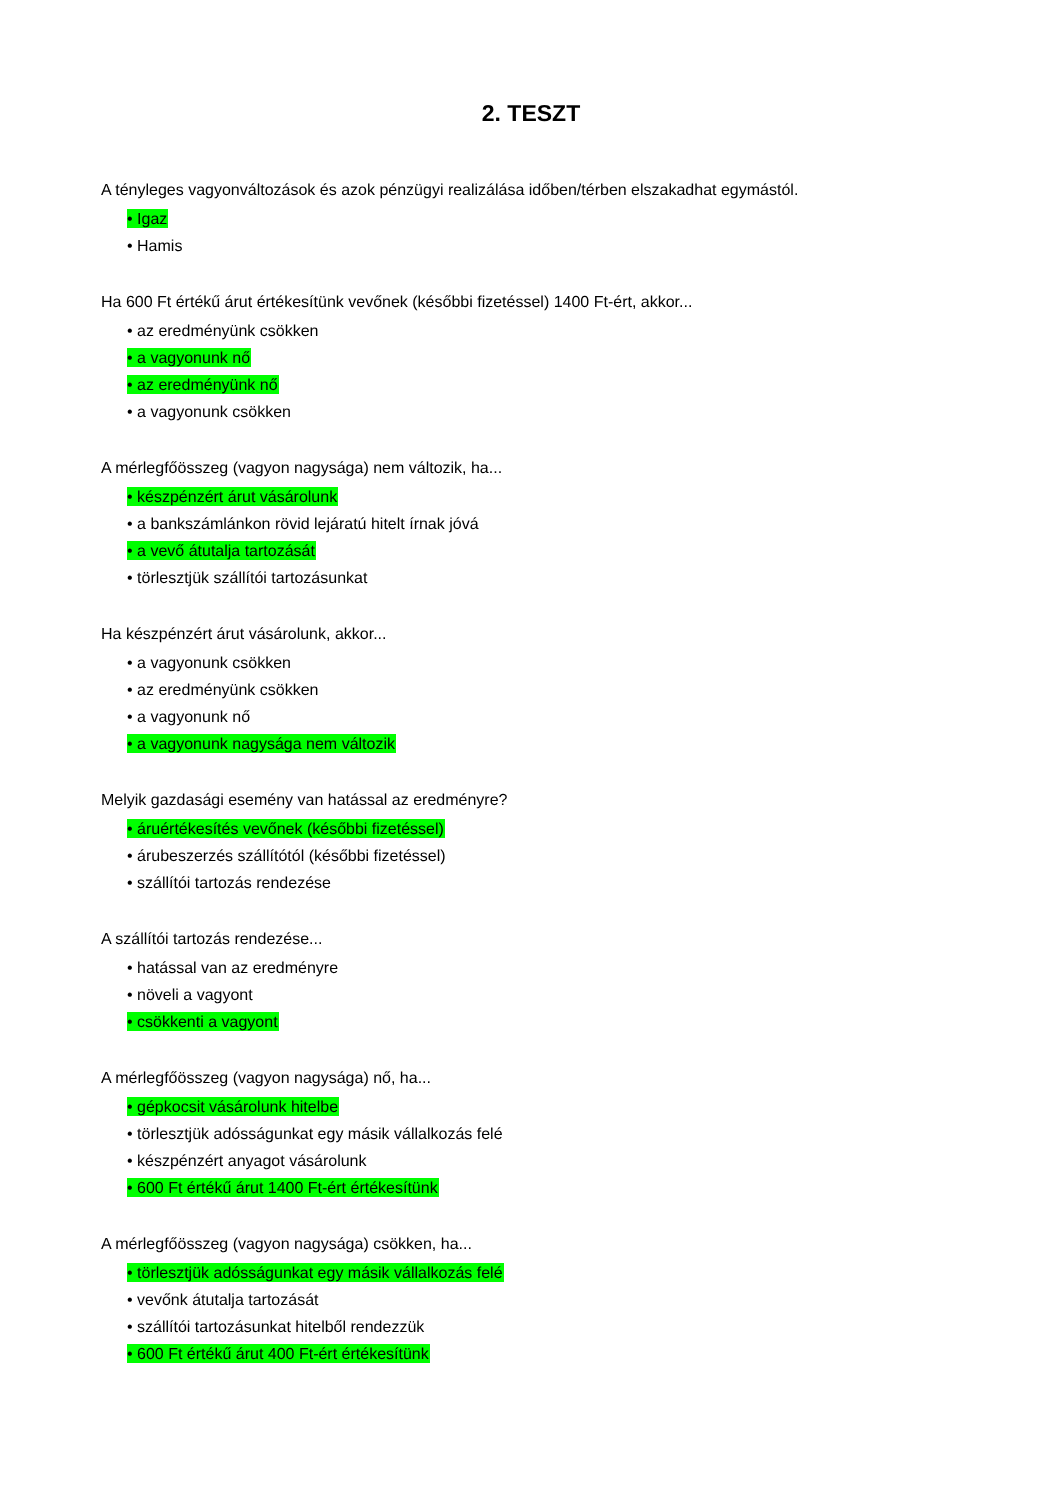2. TESZT
A tényleges vagyonváltozások és azok pénzügyi realizálása időben/térben elszakadhat egymástól.
• Igaz
• Hamis
Ha 600 Ft értékű árut értékesítünk vevőnek (későbbi fizetéssel) 1400 Ft-ért, akkor...
• az eredményünk csökken
• a vagyonunk nő
• az eredményünk nő
• a vagyonunk csökken
A mérlegfőösszeg (vagyon nagysága) nem változik, ha...
• készpénzért árut vásárolunk
• a bankszámlánkon rövid lejáratú hitelt írnak jóvá
• a vevő átutalja tartozását
• törlesztjük szállítói tartozásunkat
Ha készpénzért árut vásárolunk, akkor...
• a vagyonunk csökken
• az eredményünk csökken
• a vagyonunk nő
• a vagyonunk nagysága nem változik
Melyik gazdasági esemény van hatással az eredményre?
• áruértékesítés vevőnek (későbbi fizetéssel)
• árubeszerzés szállítótól (későbbi fizetéssel)
• szállítói tartozás rendezése
A szállítói tartozás rendezése...
• hatással van az eredményre
• növeli a vagyont
• csökkenti a vagyont
A mérlegfőösszeg (vagyon nagysága) nő, ha...
• gépkocsit vásárolunk hitelbe
• törlesztjük adósságunkat egy másik vállalkozás felé
• készpénzért anyagot vásárolunk
• 600 Ft értékű árut 1400 Ft-ért értékesítünk
A mérlegfőösszeg (vagyon nagysága) csökken, ha...
• törlesztjük adósságunkat egy másik vállalkozás felé
• vevőnk átutalja tartozását
• szállítói tartozásunkat hitelből rendezzük
• 600 Ft értékű árut 400 Ft-ért értékesítünk